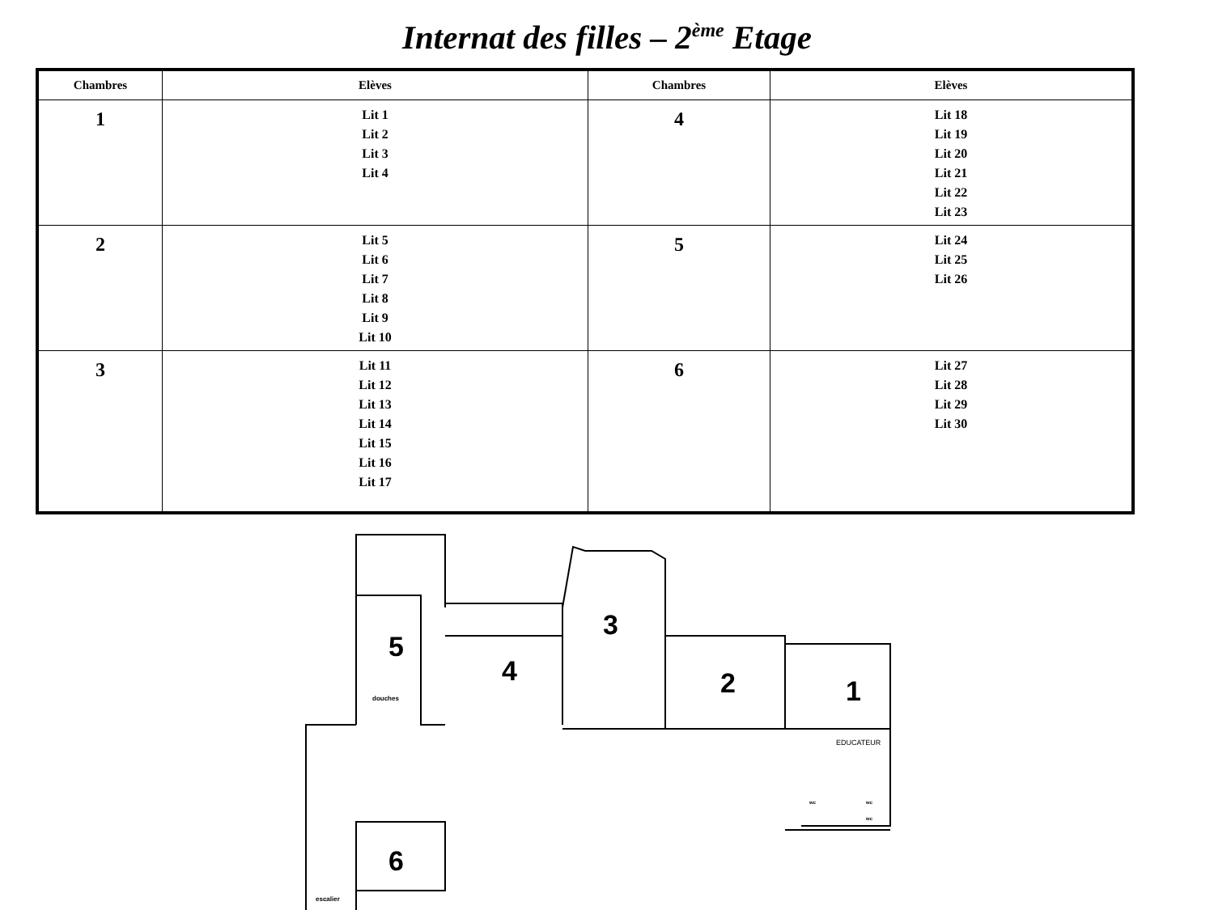Internat des filles – 2<sup>ème</sup> Etage
| Chambres | Elèves | Chambres | Elèves |
| --- | --- | --- | --- |
| 1 | Lit 1 Lit 2 Lit 3 Lit 4 | 4 | Lit 18 Lit 19 Lit 20 Lit 21 Lit 22 Lit 23 |
| 2 | Lit 5 Lit 6 Lit 7 Lit 8 Lit 9 Lit 10 | 5 | Lit 24 Lit 25 Lit 26 |
| 3 | Lit 11 Lit 12 Lit 13 Lit 14 Lit 15 Lit 16 Lit 17 | 6 | Lit 27 Lit 28 Lit 29 Lit 30 |
5
4
3
2
1
6
douches
EDUCATEUR
wc
wc
wc
escalier